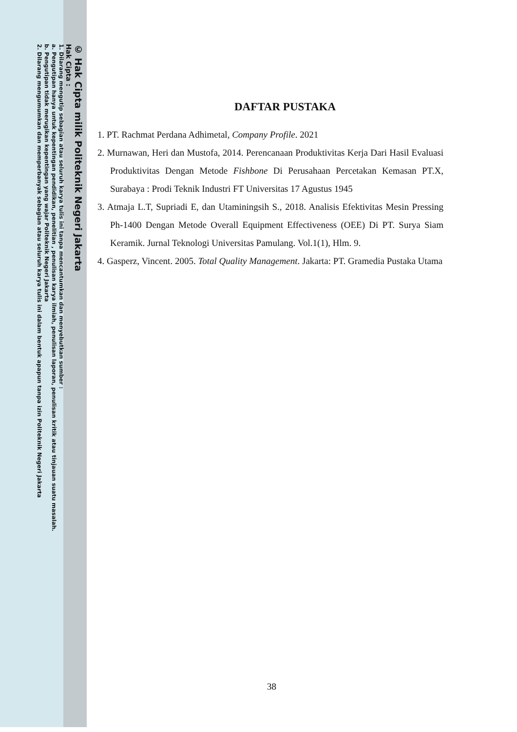© Hak Cipta milik Politeknik Negeri Jakarta
Hak Cipta :
1. Dilarang mengutip sebagian atau seluruh karya tulis ini tanpa mencantumkan dan menyebutkan sumber :
a. Pengutipan hanya untuk kepentingan pendidikan, penelitian , penulisan karya ilmiah, penulisan laporan, penulisan kritik atau tinjauan suatu masalah.
b. Pengutipan tidak merugikan kepentingan yang wajar Politeknik Negeri Jakarta
2. Dilarang mengumumkan dan memperbanyak sebagian atau seluruh karya tulis ini dalam bentuk apapun tanpa izin Politeknik Negeri Jakarta
DAFTAR PUSTAKA
1. PT. Rachmat Perdana Adhimetal, Company Profile. 2021
2. Murnawan, Heri dan Mustofa, 2014. Perencanaan Produktivitas Kerja Dari Hasil Evaluasi Produktivitas Dengan Metode Fishbone Di Perusahaan Percetakan Kemasan PT.X, Surabaya : Prodi Teknik Industri FT Universitas 17 Agustus 1945
3. Atmaja L.T, Supriadi E, dan Utaminingsih S., 2018. Analisis Efektivitas Mesin Pressing Ph-1400 Dengan Metode Overall Equipment Effectiveness (OEE) Di PT. Surya Siam Keramik. Jurnal Teknologi Universitas Pamulang. Vol.1(1), Hlm. 9.
4. Gasperz, Vincent. 2005. Total Quality Management. Jakarta: PT. Gramedia Pustaka Utama
38